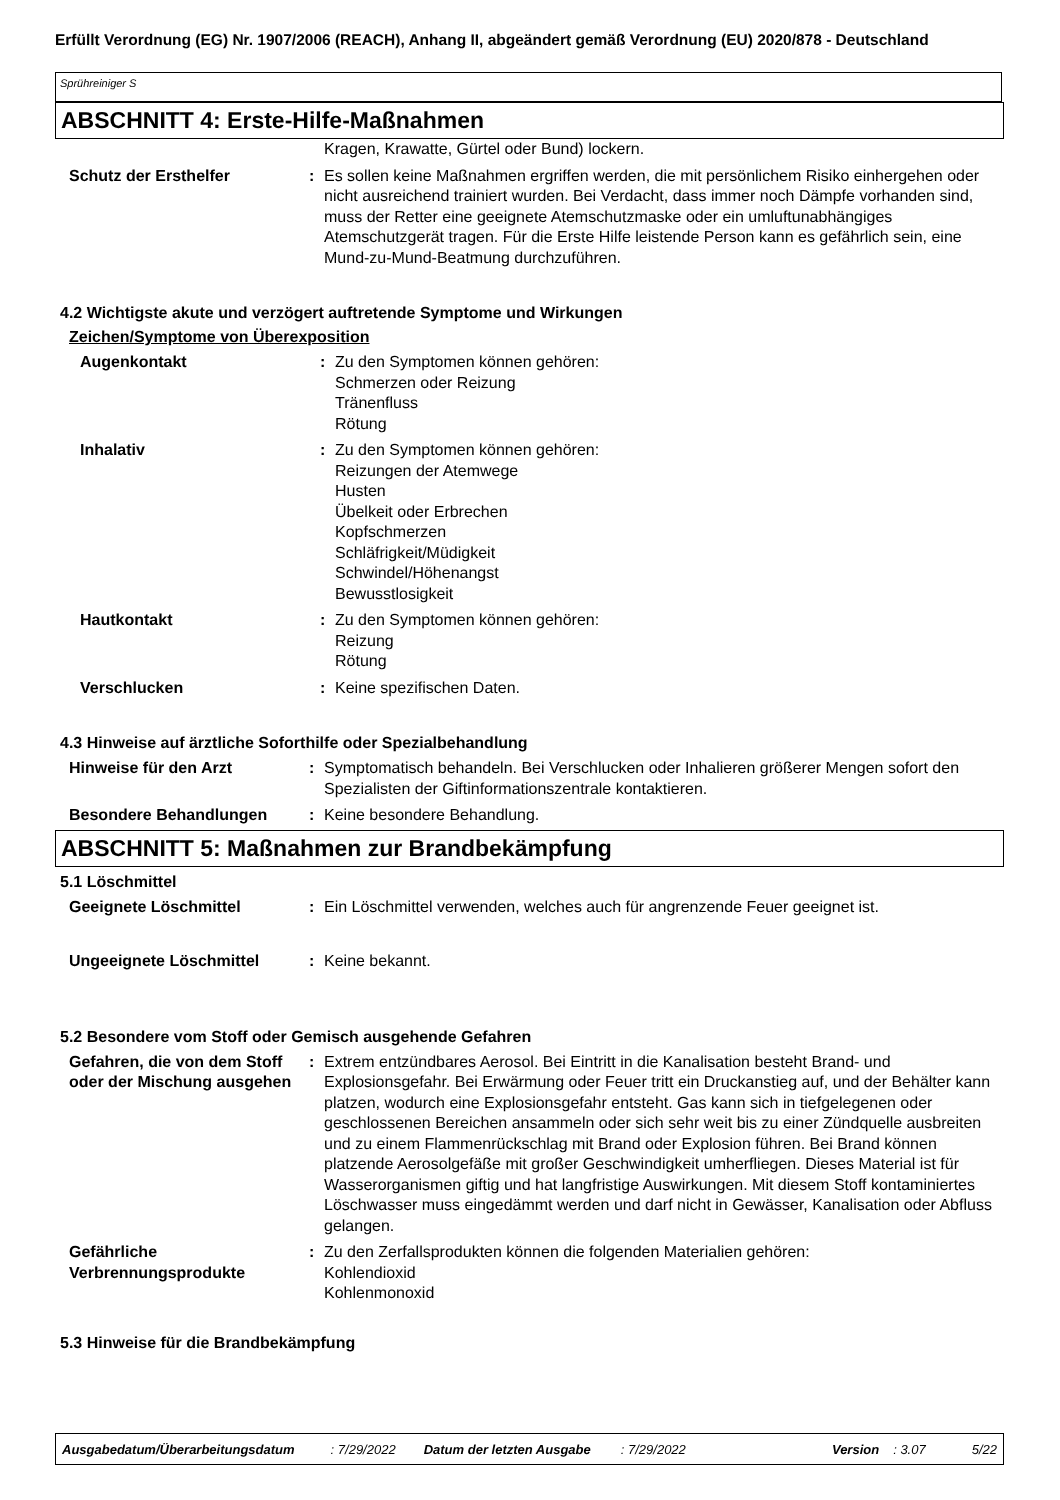Erfüllt Verordnung (EG) Nr. 1907/2006 (REACH), Anhang II, abgeändert gemäß Verordnung (EU) 2020/878 - Deutschland
Sprühreiniger S
ABSCHNITT 4: Erste-Hilfe-Maßnahmen
Kragen, Krawatte, Gürtel oder Bund) lockern.
Schutz der Ersthelfer : Es sollen keine Maßnahmen ergriffen werden, die mit persönlichem Risiko einhergehen oder nicht ausreichend trainiert wurden. Bei Verdacht, dass immer noch Dämpfe vorhanden sind, muss der Retter eine geeignete Atemschutzmaske oder ein umluftunabhängiges Atemschutzgerät tragen. Für die Erste Hilfe leistende Person kann es gefährlich sein, eine Mund-zu-Mund-Beatmung durchzuführen.
4.2 Wichtigste akute und verzögert auftretende Symptome und Wirkungen
Zeichen/Symptome von Überexposition
Augenkontakt : Zu den Symptomen können gehören:
Schmerzen oder Reizung
Tränenfluss
Rötung
Inhalativ : Zu den Symptomen können gehören:
Reizungen der Atemwege
Husten
Übelkeit oder Erbrechen
Kopfschmerzen
Schläfrigkeit/Müdigkeit
Schwindel/Höhenangst
Bewusstlosigkeit
Hautkontakt : Zu den Symptomen können gehören:
Reizung
Rötung
Verschlucken : Keine spezifischen Daten.
4.3 Hinweise auf ärztliche Soforthilfe oder Spezialbehandlung
Hinweise für den Arzt : Symptomatisch behandeln. Bei Verschlucken oder Inhalieren größerer Mengen sofort den Spezialisten der Giftinformationszentrale kontaktieren.
Besondere Behandlungen : Keine besondere Behandlung.
ABSCHNITT 5: Maßnahmen zur Brandbekämpfung
5.1 Löschmittel
Geeignete Löschmittel : Ein Löschmittel verwenden, welches auch für angrenzende Feuer geeignet ist.
Ungeeignete Löschmittel : Keine bekannt.
5.2 Besondere vom Stoff oder Gemisch ausgehende Gefahren
Gefahren, die von dem Stoff oder der Mischung ausgehen
: Extrem entzündbares Aerosol. Bei Eintritt in die Kanalisation besteht Brand- und Explosionsgefahr. Bei Erwärmung oder Feuer tritt ein Druckanstieg auf, und der Behälter kann platzen, wodurch eine Explosionsgefahr entsteht. Gas kann sich in tiefgelegenen oder geschlossenen Bereichen ansammeln oder sich sehr weit bis zu einer Zündquelle ausbreiten und zu einem Flammenrückschlag mit Brand oder Explosion führen. Bei Brand können platzende Aerosolgefäße mit großer Geschwindigkeit umherfliegen. Dieses Material ist für Wasserorganismen giftig und hat langfristige Auswirkungen. Mit diesem Stoff kontaminiertes Löschwasser muss eingedämmt werden und darf nicht in Gewässer, Kanalisation oder Abfluss gelangen.
Gefährliche Verbrennungsprodukte
: Zu den Zerfallsprodukten können die folgenden Materialien gehören:
Kohlendioxid
Kohlenmonoxid
5.3 Hinweise für die Brandbekämpfung
Ausgabedatum/Überarbeitungsdatum: 7/29/2022 Datum der letzten Ausgabe: 7/29/2022 Version: 3.07 5/22